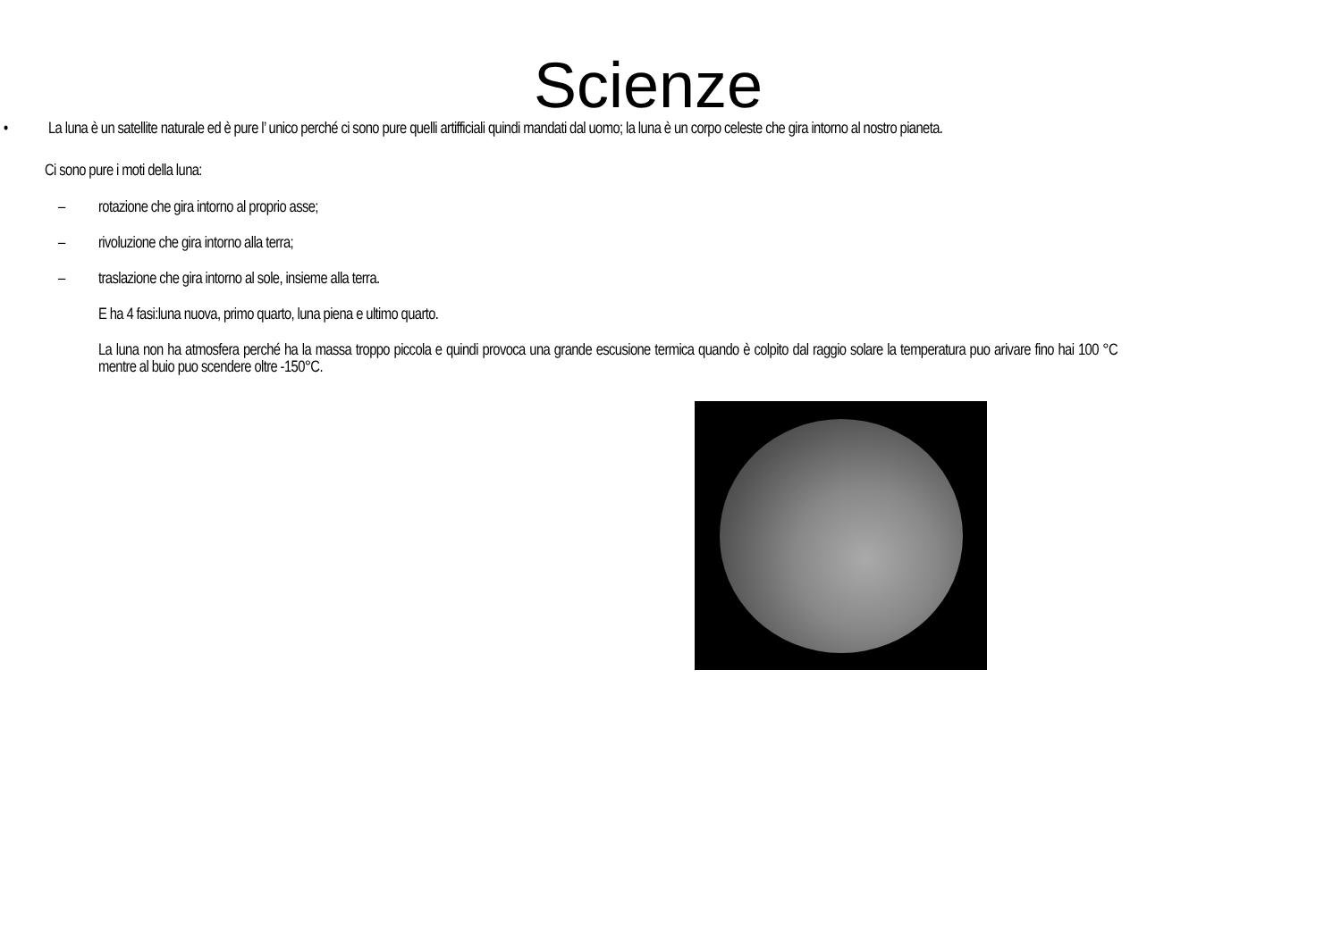Scienze
• La luna è un satellite naturale ed è pure l’ unico perché ci sono pure quelli artifficiali quindi mandati dal uomo; la luna è un corpo celeste che gira intorno al nostro pianeta.
Ci sono pure i moti della luna:
– rotazione che gira intorno al proprio asse;
– rivoluzione che gira intorno alla terra;
– traslazione che gira intorno al sole, insieme alla terra.
E ha 4 fasi:luna nuova, primo quarto, luna piena e ultimo quarto.
La luna non ha atmosfera perché ha la massa troppo piccola e quindi provoca una grande escusione termica quando è colpito dal raggio solare la temperatura puo arivare fino hai 100 °C mentre al buio puo scendere oltre -150°C.